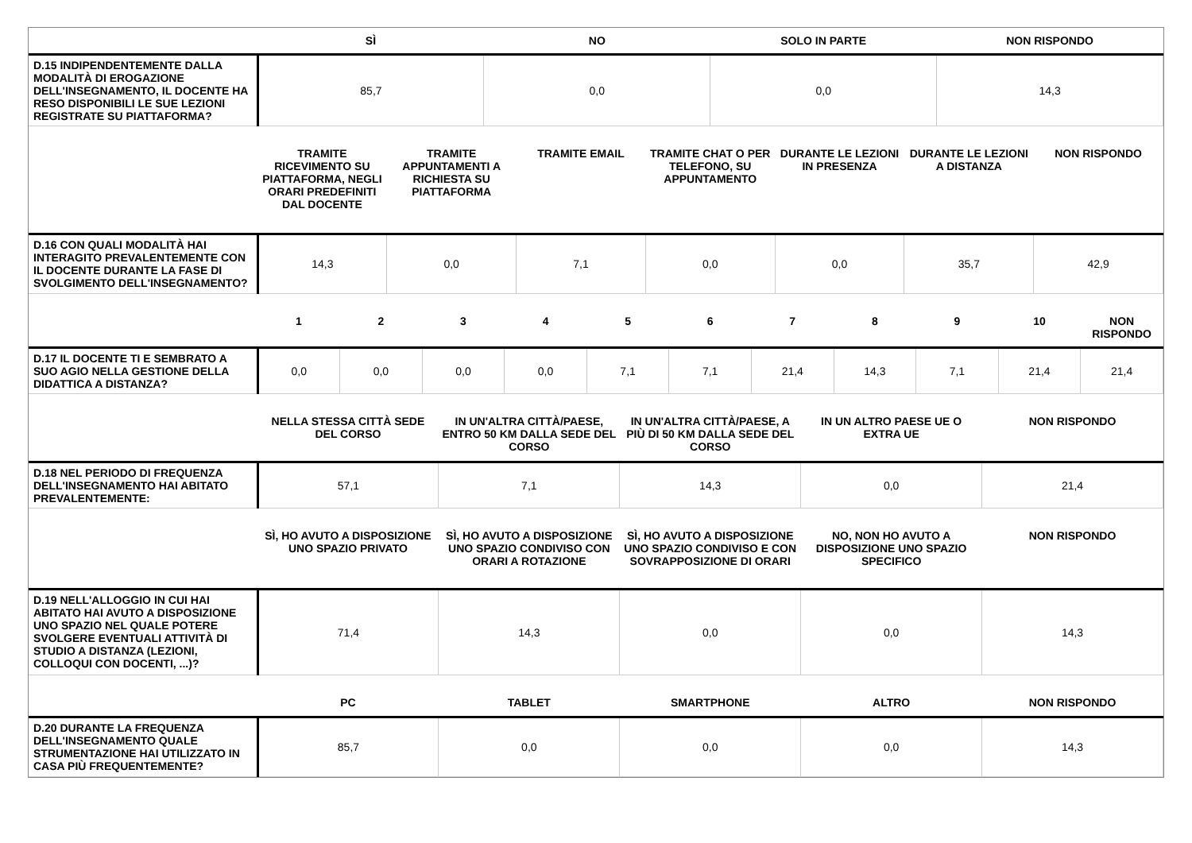| | SÌ | NO | SOLO IN PARTE | NON RISPONDO |
| --- | --- | --- | --- | --- |
| D.15 INDIPENDENTEMENTE DALLA MODALITÀ DI EROGAZIONE DELL'INSEGNAMENTO, IL DOCENTE HA RESO DISPONIBILI LE SUE LEZIONI REGISTRATE SU PIATTAFORMA? | 85,7 | 0,0 | 0,0 | 14,3 |
| | TRAMITE RICEVIMENTO SU PIATTAFORMA, NEGLI ORARI PREDEFINITI DAL DOCENTE | TRAMITE APPUNTAMENTI A RICHIESTA SU PIATTAFORMA | TRAMITE EMAIL | TRAMITE CHAT O PER TELEFONO, SU APPUNTAMENTO | DURANTE LE LEZIONI IN PRESENZA | DURANTE LE LEZIONI A DISTANZA | NON RISPONDO |
| --- | --- | --- | --- | --- | --- | --- | --- |
| D.16 CON QUALI MODALITÀ HAI INTERAGITO PREVALENTEMENTE CON IL DOCENTE DURANTE LA FASE DI SVOLGIMENTO DELL'INSEGNAMENTO? | 14,3 | 0,0 | 7,1 | 0,0 | 0,0 | 35,7 | 42,9 |
| | 1 | 2 | 3 | 4 | 5 | 6 | 7 | 8 | 9 | 10 | NON RISPONDO |
| --- | --- | --- | --- | --- | --- | --- | --- | --- | --- | --- | --- |
| D.17 IL DOCENTE TI E SEMBRATO A SUO AGIO NELLA GESTIONE DELLA DIDATTICA A DISTANZA? | 0,0 | 0,0 | 0,0 | 0,0 | 7,1 | 7,1 | 21,4 | 14,3 | 7,1 | 21,4 | 21,4 |
| | NELLA STESSA CITTÀ SEDE DEL CORSO | IN UN'ALTRA CITTÀ/PAESE, ENTRO 50 KM DALLA SEDE DEL CORSO | IN UN'ALTRA CITTÀ/PAESE, A PIÙ DI 50 KM DALLA SEDE DEL CORSO | IN UN ALTRO PAESE UE O EXTRA UE | NON RISPONDO |
| --- | --- | --- | --- | --- | --- |
| D.18 NEL PERIODO DI FREQUENZA DELL'INSEGNAMENTO HAI ABITATO PREVALENTEMENTE: | 57,1 | 7,1 | 14,3 | 0,0 | 21,4 |
| | SÌ, HO AVUTO A DISPOSIZIONE UNO SPAZIO PRIVATO | SÌ, HO AVUTO A DISPOSIZIONE UNO SPAZIO CONDIVISO CON ORARI A ROTAZIONE | SÌ, HO AVUTO A DISPOSIZIONE UNO SPAZIO CONDIVISO E CON SOVRAPPOSIZIONE DI ORARI | NO, NON HO AVUTO A DISPOSIZIONE UNO SPAZIO SPECIFICO | NON RISPONDO |
| --- | --- | --- | --- | --- | --- |
| D.19 NELL'ALLOGGIO IN CUI HAI ABITATO HAI AVUTO A DISPOSIZIONE UNO SPAZIO NEL QUALE POTERE SVOLGERE EVENTUALI ATTIVITÀ DI STUDIO A DISTANZA (LEZIONI, COLLOQUI CON DOCENTI, ...)? | 71,4 | 14,3 | 0,0 | 0,0 | 14,3 |
| | PC | TABLET | SMARTPHONE | ALTRO | NON RISPONDO |
| --- | --- | --- | --- | --- | --- |
| D.20 DURANTE LA FREQUENZA DELL'INSEGNAMENTO QUALE STRUMENTAZIONE HAI UTILIZZATO IN CASA PIÙ FREQUENTEMENTE? | 85,7 | 0,0 | 0,0 | 0,0 | 14,3 |